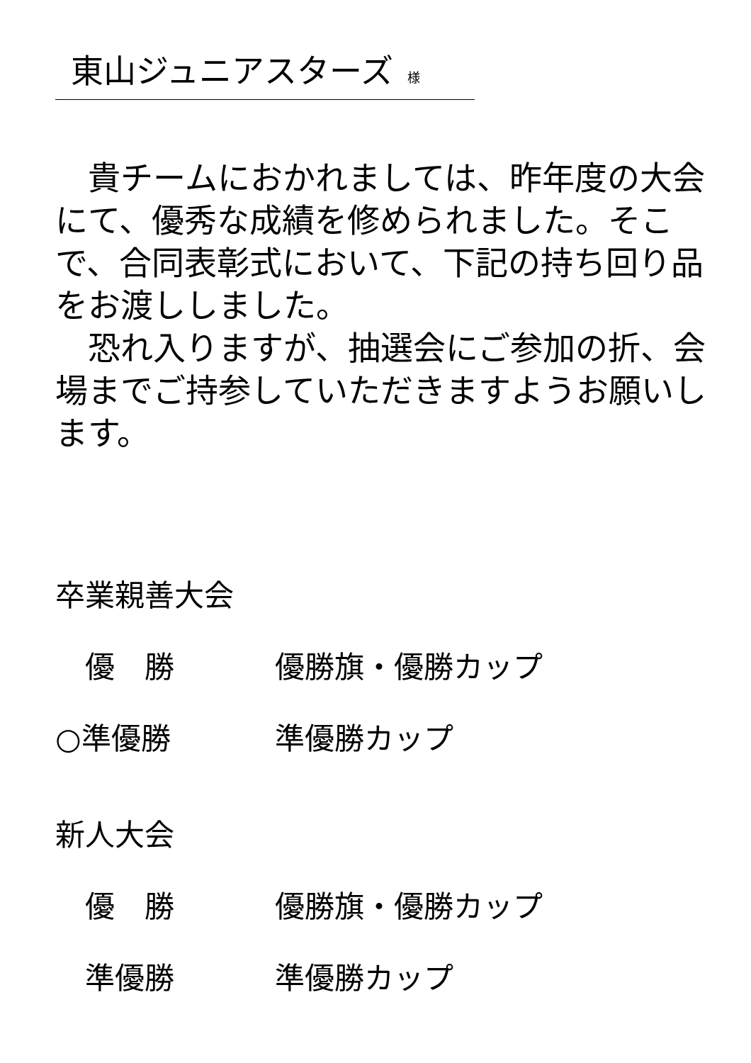東山ジュニアスターズ 様
　貴チームにおかれましては、昨年度の大会にて、優秀な成績を修められました。そこで、合同表彰式において、下記の持ち回り品をお渡ししました。
　恐れ入りますが、抽選会にご参加の折、会場までご持参していただきますようお願いします。
卒業親善大会
　優　勝 優勝旗・優勝カップ
○準優勝 準優勝カップ
新人大会
　優　勝 優勝旗・優勝カップ
　準優勝 準優勝カップ